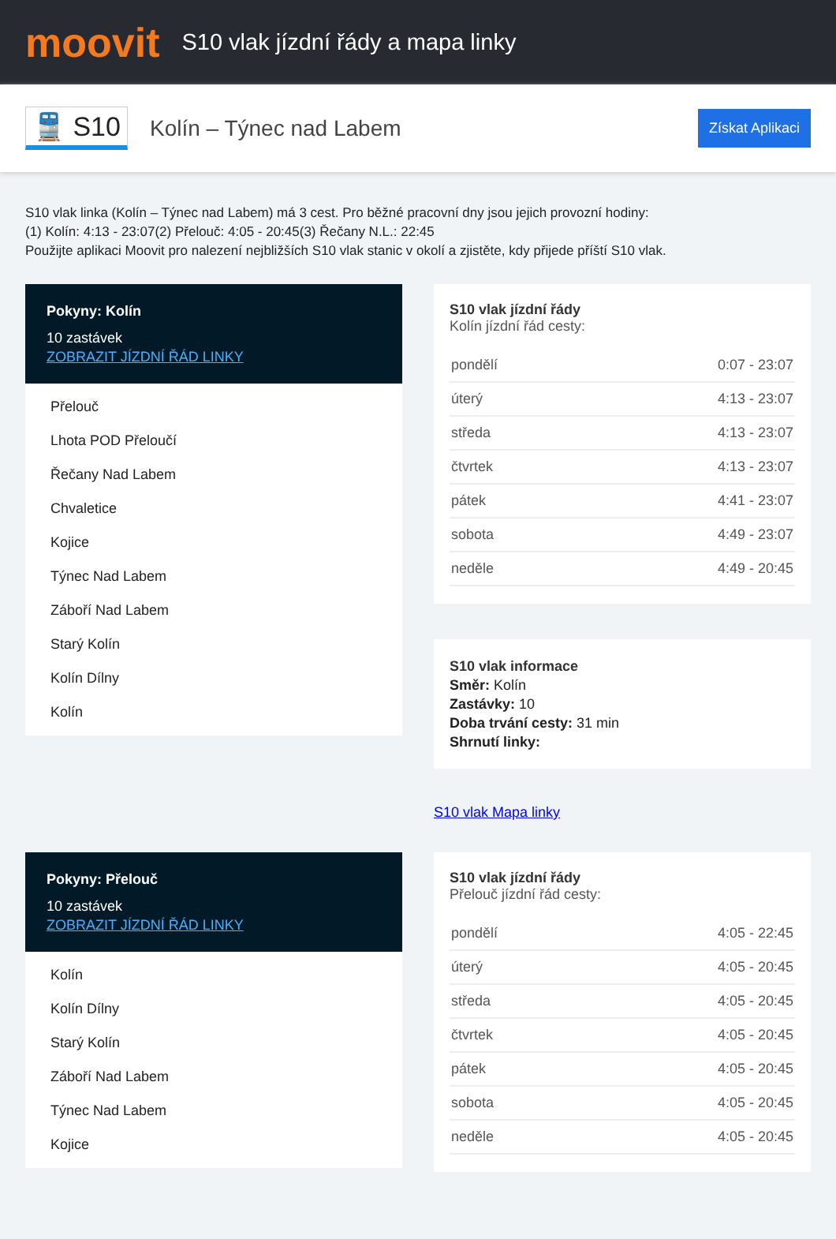moovit
S10 vlak jízdní řády a mapa linky
🚆 S10
Kolín – Týnec nad Labem
Získat Aplikaci
S10 vlak linka (Kolín – Týnec nad Labem) má 3 cest. Pro běžné pracovní dny jsou jejich provozní hodiny:
(1) Kolín: 4:13 - 23:07(2) Přelouč: 4:05 - 20:45(3) Řečany N.L.: 22:45
Použijte aplikaci Moovit pro nalezení nejbližších S10 vlak stanic v okolí a zjistěte, kdy přijede příští S10 vlak.
Pokyny: Kolín
10 zastávek
ZOBRAZIT JÍZDNÍ ŘÁD LINKY
Přelouč
Lhota POD Přeloučí
Řečany Nad Labem
Chvaletice
Kojice
Týnec Nad Labem
Záboří Nad Labem
Starý Kolín
Kolín Dílny
Kolín
S10 vlak jízdní řády
Kolín jízdní řád cesty:
| pondělí | 0:07 - 23:07 |
| úterý | 4:13 - 23:07 |
| středa | 4:13 - 23:07 |
| čtvrtek | 4:13 - 23:07 |
| pátek | 4:41 - 23:07 |
| sobota | 4:49 - 23:07 |
| neděle | 4:49 - 20:45 |
S10 vlak informace
Směr: Kolín
Zastávky: 10
Doba trvání cesty: 31 min
Shrnutí linky:
S10 vlak Mapa linky
Pokyny: Přelouč
10 zastávek
ZOBRAZIT JÍZDNÍ ŘÁD LINKY
Kolín
Kolín Dílny
Starý Kolín
Záboří Nad Labem
Týnec Nad Labem
Kojice
S10 vlak jízdní řády
Přelouč jízdní řád cesty:
| pondělí | 4:05 - 22:45 |
| úterý | 4:05 - 20:45 |
| středa | 4:05 - 20:45 |
| čtvrtek | 4:05 - 20:45 |
| pátek | 4:05 - 20:45 |
| sobota | 4:05 - 20:45 |
| neděle | 4:05 - 20:45 |